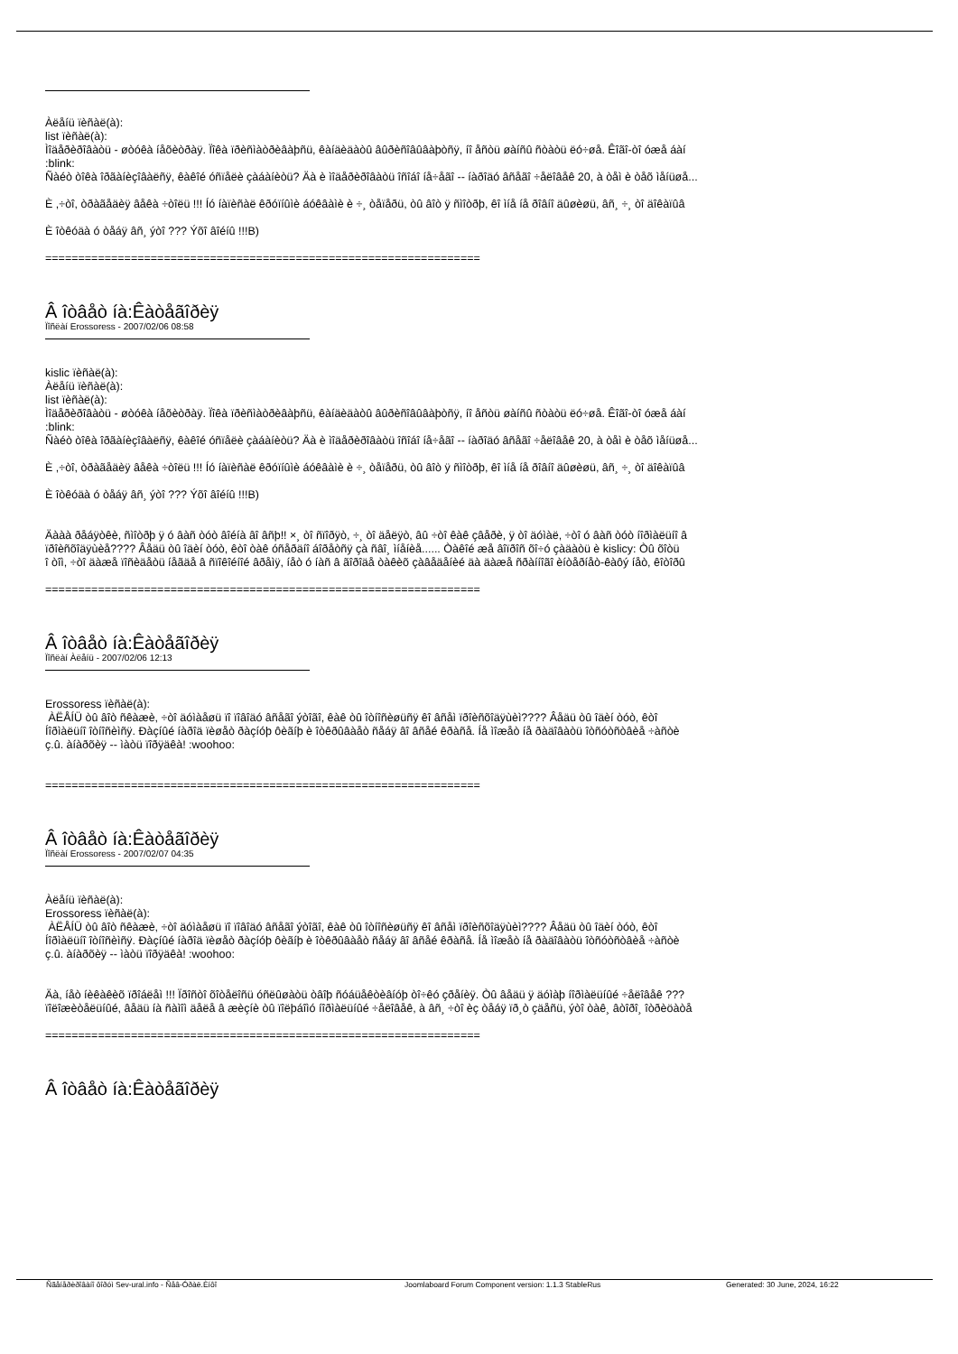Àëåíü ïèñàë(à):
list ïèñàë(à):
Ìîäåðèðîâàòü - øòóêà íåõèòðàÿ. Ïîêà ïðèñìàòðèâàþñü, êàíäèäàòû âûðèñîâûâàþòñÿ, íî åñòü øàíñû ñòàòü ëó÷øå. Êîãî-òî óæå áàí
:blink:
Ñàéò òîêà îðãàíèçîâàëñÿ, êàêîé óñïåëè çàáàíèòü? Äà è ìîäåðèðîâàòü îñîáî íå÷åãî -- íàðîäó âñåãî ÷åëîâåê 20, à òåì è òåõ ìåíüøå...
È ,÷òî, òðàãåäèÿ âåêà ÷òîëü !!! Íó íàïèñàë êðóïíûìè áóêâàìè è ÷¸ òåïåðü, òû âîò ÿ ñìîòðþ, êî ìíå íå ðîâíî äûøèøü, âñ¸ ÷¸ òî äîêàïûâ
È îòêóäà ó òåáÿ âñ¸ ýòî ??? Ýõî âîéíû !!!B)
==================================================================
Â îòâåò íà:Êàòåãîðèÿ
Ïîñëàí Erossoress - 2007/02/06 08:58
kislic ïèñàë(à):
Àëåíü ïèñàë(à):
list ïèñàë(à):
Ìîäåðèðîâàòü - øòóêà íåõèòðàÿ. Ïîêà ïðèñìàòðèâàþñü, êàíäèäàòû âûðèñîâûâàþòñÿ, íî åñòü øàíñû ñòàòü ëó÷øå. Êîãî-òî óæå áàí
:blink:
Ñàéò òîêà îðãàíèçîâàëñÿ, êàêîé óñïåëè çàáàíèòü? Äà è ìîäåðèðîâàòü îñîáî íå÷åãî -- íàðîäó âñåãî ÷åëîâåê 20, à òåì è òåõ ìåíüøå...
È ,÷òî, òðàãåäèÿ âåêà ÷òîëü !!! Íó íàïèñàë êðóïíûìè áóêâàìè è ÷¸ òåïåðü, òû âîò ÿ ñìîòðþ, êî ìíå íå ðîâíî äûøèøü, âñ¸ ÷¸ òî äîêàïûâ
È îòêóäà ó òåáÿ âñ¸ ýòî ??? Ýõî âîéíû !!!B)
Äààà ðåáÿòêè, ñìîòðþ ÿ ó âàñ òóò âîéíà âî âñþ!! ×¸ òî ñïîðÿò, ÷¸ òî äåëÿò, âû ÷òî êàê çâåðè, ÿ òî äóìàë, ÷òî ó âàñ òóò íîðìàëüíî â
ïðîèñõîäÿùèå???? Âåäü òû îäèí òóò, êòî òàê óñåðäíî áîðåòñÿ çà ñâî¸ ìíåíèå...... Òàêîé æå âîïðîñ õî÷ó çàäàòü è kislicy: Òû õîòü
î òîì, ÷òî äàæå ïîñèäåòü íåãäå â ñïîêîéíîé âðåìÿ, íåò ó íàñ â ãîðîäå òàêèõ çàâåäåíèé äà äàæå ñðàííîãî èíòåðíåò-êàôý íåò, êîòîðû
==================================================================
Â îòâåò íà:Êàòåãîðèÿ
Ïîñëàí Àëåíü - 2007/02/06 12:13
Erossoress ïèñàë(à):
ÀËÅÍÜ òû âîò ñêàæè, ÷òî äóìàåøü ïî ïîâîäó âñåãî ýòîãî, êàê òû îòíîñèøüñÿ êî âñåì ïðîèñõîäÿùèì???? Âåäü òû îäèí òóò, êòî
Íîðìàëüíî îòíîñèìñÿ. Ðàçíûé íàðîä ïèøåò ðàçíóþ ôèãíþ è îòêðûâàåò ñåáÿ âî âñåé êðàñå. Íå ìîæåò íå ðàäîâàòü îòñóòñòâèå ÷àñòè
ç.û. àíàðõèÿ -- ìàòü ïîðÿäêà! :woohoo:
==================================================================
Â îòâåò íà:Êàòåãîðèÿ
Ïîñëàí Erossoress - 2007/02/07 04:35
Àëåíü ïèñàë(à):
Erossoress ïèñàë(à):
ÀËÅÍÜ òû âîò ñêàæè, ÷òî äóìàåøü ïî ïîâîäó âñåãî ýòîãî, êàê òû îòíîñèøüñÿ êî âñåì ïðîèñõîäÿùèì???? Âåäü òû îäèí òóò, êòî
Íîðìàëüíî îòíîñèìñÿ. Ðàçíûé íàðîä ïèøåò ðàçíóþ ôèãíþ è îòêðûâàåò ñåáÿ âî âñåé êðàñå. Íå ìîæåò íå ðàäîâàòü îòñóòñòâèå ÷àñòè
ç.û. àíàðõèÿ -- ìàòü ïîðÿäêà! :woohoo:
Äà, íåò íèêàêèõ ïðîáëåì !!! Ïðîñòî õîòåëîñü óñëûøàòü òâîþ ñóáüåêòèâíóþ òî÷êó çðåíèÿ. Òû âåäü ÿ äóìàþ íîðìàëüíûé ÷åëîâåê ???
ïîëîæèòåëüíûé, âåäü íà ñàìîì äåëå â æèçíè òû ïîëþáîìó íîðìàëüíûé ÷åëîâåê, à âñ¸ ÷òî èç òåáÿ ïð¸ò çäåñü, ýòî òàê¸ âòîðî¸ îòðèöàòå
==================================================================
Â îòâåò íà:Êàòåãîðèÿ
Ñãåíåðèðîâàíî ôîðóì Sev-ural.info - Ñåâ-Óðàë.Èíôî Joomlaboard Forum Component version: 1.1.3 StableRus Generated: 30 June, 2024, 16:22